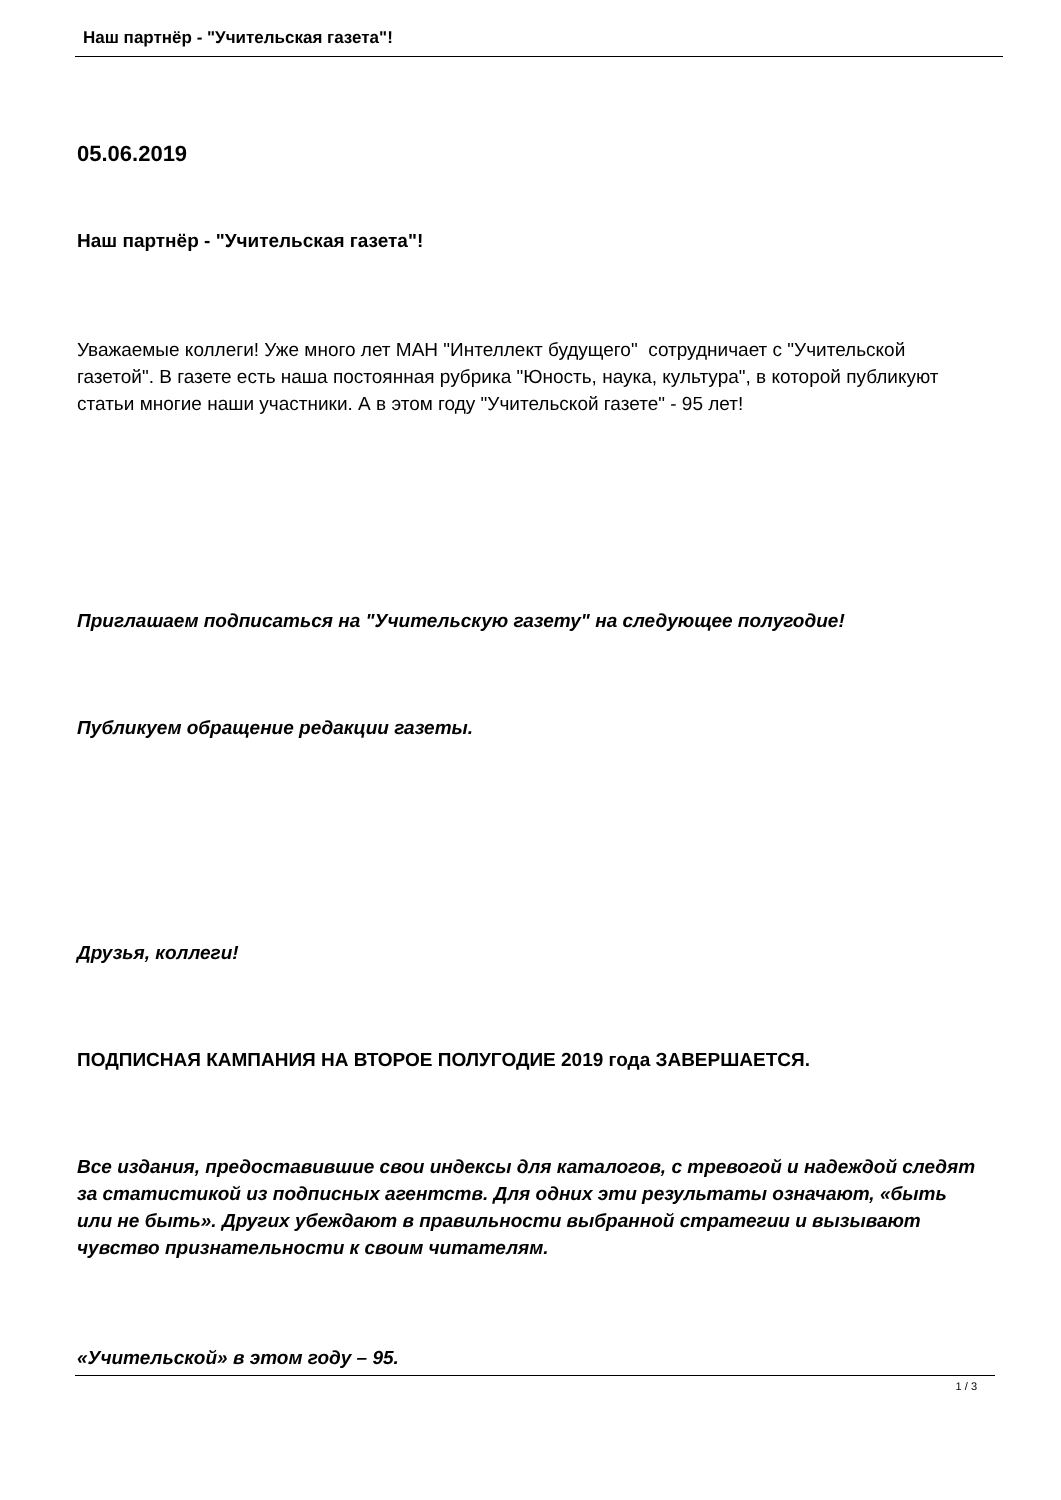Наш партнёр - "Учительская газета"!
05.06.2019
Наш партнёр - "Учительская газета"!
Уважаемые коллеги! Уже много лет МАН "Интеллект будущего" сотрудничает с "Учительской газетой". В газете есть наша постоянная рубрика "Юность, наука, культура", в которой публикуют статьи многие наши участники. А в этом году "Учительской газете" - 95 лет!
Приглашаем подписаться на "Учительскую газету" на следующее полугодие!
Публикуем обращение редакции газеты.
Друзья, коллеги!
ПОДПИСНАЯ КАМПАНИЯ НА ВТОРОЕ ПОЛУГОДИЕ 2019 года ЗАВЕРШАЕТСЯ.
Все издания, предоставившие свои индексы для каталогов, с тревогой и надеждой следят за статистикой из подписных агентств. Для одних эти результаты означают, «быть или не быть». Других убеждают в правильности выбранной стратегии и вызывают чувство признательности к своим читателям.
«Учительской» в этом году – 95.
1 / 3